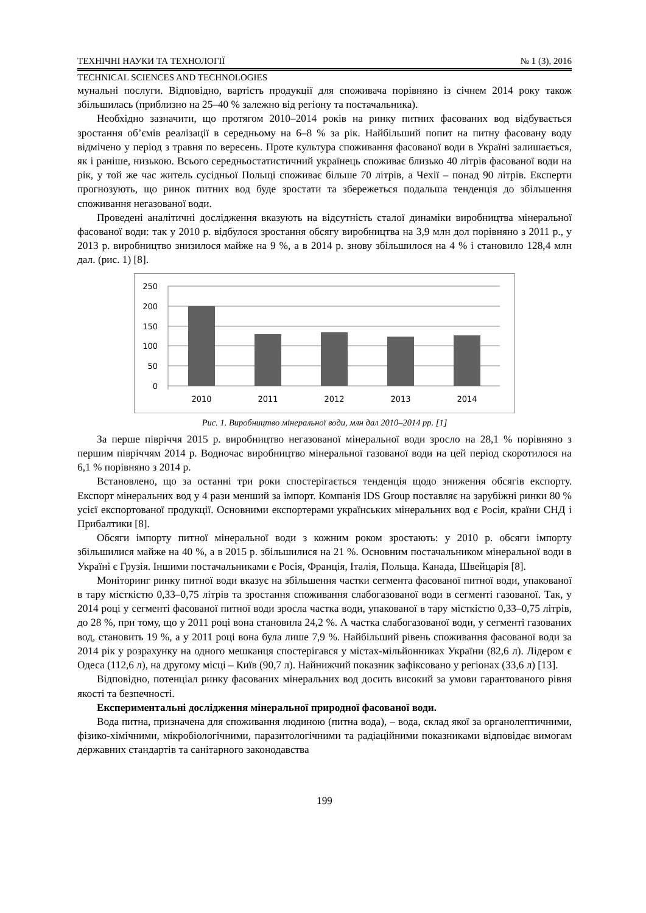ТЕХНІЧНІ НАУКИ ТА ТЕХНОЛОГІЇ № 1 (3), 2016
TECHNICAL SCIENCES AND TECHNOLOGIES
мунальні послуги. Відповідно, вартість продукції для споживача порівняно із січнем 2014 року також збільшилась (приблизно на 25–40 % залежно від регіону та постачальника).
Необхідно зазначити, що протягом 2010–2014 років на ринку питних фасованих вод відбувається зростання об’ємів реалізації в середньому на 6–8 % за рік. Найбільший попит на питну фасовану воду відмічено у період з травня по вересень. Проте культура споживання фасованої води в Україні залишається, як і раніше, низькою. Всього середньостатистичний українець споживає близько 40 літрів фасованої води на рік, у той же час житель сусідньої Польщі споживає більше 70 літрів, а Чехії – понад 90 літрів. Експерти прогнозують, що ринок питних вод буде зростати та збережеться подальша тенденція до збільшення споживання негазованої води.
Проведені аналітичні дослідження вказують на відсутність сталої динаміки виробництва мінеральної фасованої води: так у 2010 р. відбулося зростання обсягу виробництва на 3,9 млн дол порівняно з 2011 р., у 2013 р. виробництво знизилося майже на 9 %, а в 2014 р. знову збільшилося на 4 % і становило 128,4 млн дал. (рис. 1) [8].
250
200
150
100
50
0
2010
2011
2012
2013
2014
Рис. 1. Виробництво мінеральної води, млн дал 2010–2014 рр. [1]
За перше півріччя 2015 р. виробництво негазованої мінеральної води зросло на 28,1 % порівняно з першим півріччям 2014 р. Водночас виробництво мінеральної газованої води на цей період скоротилося на 6,1 % порівняно з 2014 р.
Встановлено, що за останні три роки спостерігається тенденція щодо зниження обсягів експорту. Експорт мінеральних вод у 4 рази менший за імпорт. Компанія IDS Group поставляє на зарубіжні ринки 80 % усієї експортованої продукції. Основними експортерами українських мінеральних вод є Росія, країни СНД і Прибалтики [8].
Обсяги імпорту питної мінеральної води з кожним роком зростають: у 2010 р. обсяги імпорту збільшилися майже на 40 %, а в 2015 р. збільшилися на 21 %. Основним постачальником мінеральної води в Україні є Грузія. Іншими постачальниками є Росія, Франція, Італія, Польща. Канада, Швейцарія [8].
Моніторинг ринку питної води вказує на збільшення частки сегмента фасованої питної води, упакованої в тару місткістю 0,33–0,75 літрів та зростання споживання слабогазованої води в сегменті газованої. Так, у 2014 році у сегменті фасованої питної води зросла частка води, упакованої в тару місткістю 0,33–0,75 літрів, до 28 %, при тому, що у 2011 році вона становила 24,2 %. А частка слабогазованої води, у сегменті газованих вод, становить 19 %, а у 2011 році вона була лише 7,9 %. Найбільший рівень споживання фасованої води за 2014 рік у розрахунку на одного мешканця спостерігався у містах-мільйонниках України (82,6 л). Лідером є Одеса (112,6 л), на другому місці – Київ (90,7 л). Найнижчий показник зафіксовано у регіонах (33,6 л) [13].
Відповідно, потенціал ринку фасованих мінеральних вод досить високий за умови гарантованого рівня якості та безпечності.
Експериментальні дослідження мінеральної природної фасованої води.
Вода питна, призначена для споживання людиною (питна вода), – вода, склад якої за органолептичними, фізико-хімічними, мікробіологічними, паразитологічними та радіаційними показниками відповідає вимогам державних стандартів та санітарного законодавства
199